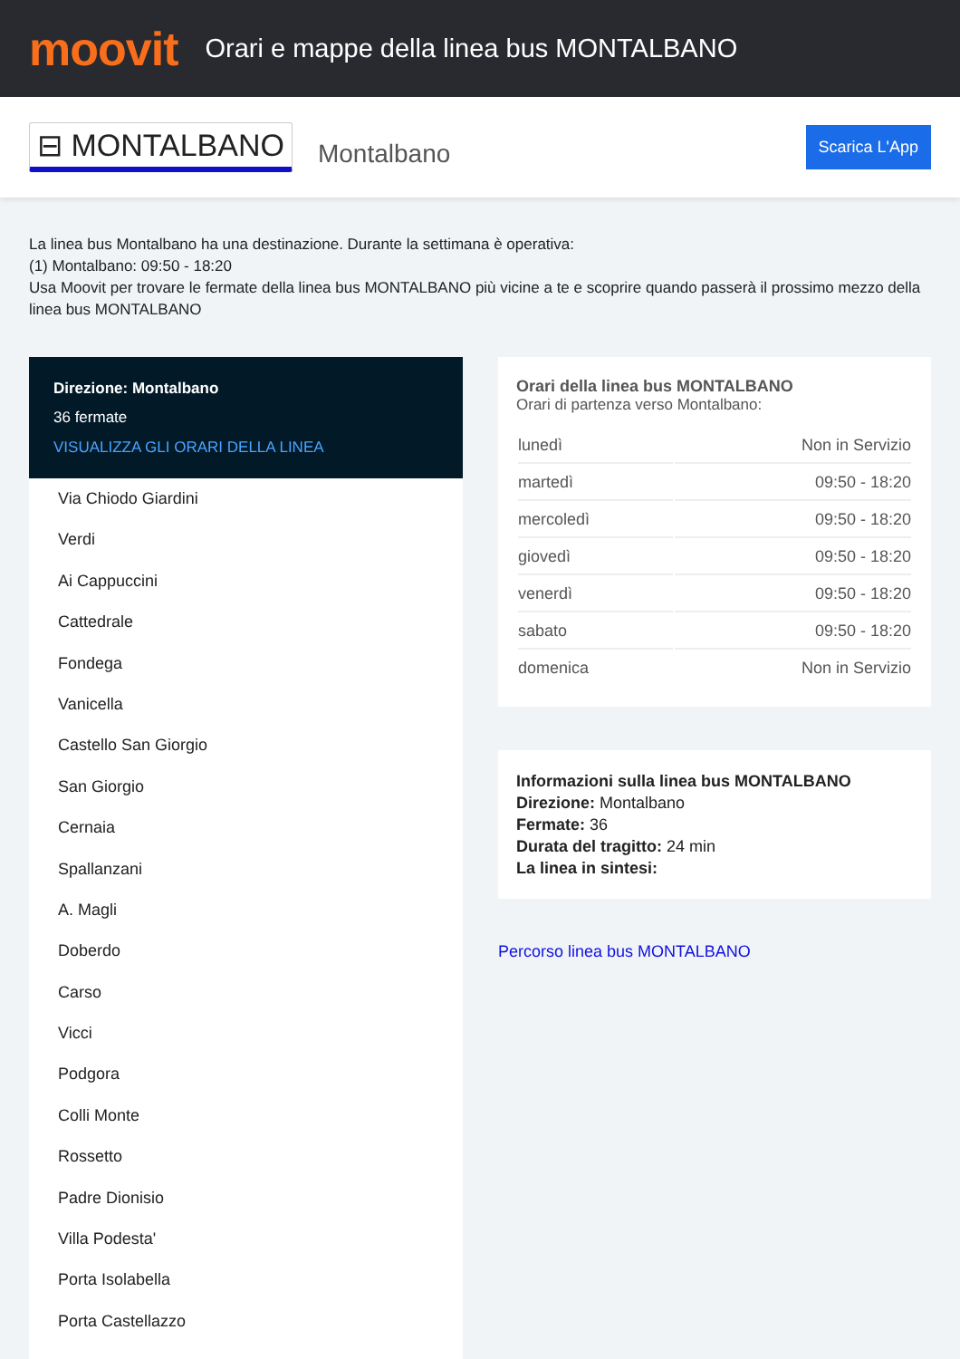moovit
Orari e mappe della linea bus MONTALBANO
⊟ MONTALBANO Montalbano Scarica L'App
La linea bus Montalbano ha una destinazione. Durante la settimana è operativa:
(1) Montalbano: 09:50 - 18:20
Usa Moovit per trovare le fermate della linea bus MONTALBANO più vicine a te e scoprire quando passerà il prossimo mezzo della linea bus MONTALBANO
Direzione: Montalbano
36 fermate
VISUALIZZA GLI ORARI DELLA LINEA
Via Chiodo Giardini
Verdi
Ai Cappuccini
Cattedrale
Fondega
Vanicella
Castello San Giorgio
San Giorgio
Cernaia
Spallanzani
A. Magli
Doberdo
Carso
Vicci
Podgora
Colli Monte
Rossetto
Padre Dionisio
Villa Podesta'
Porta Isolabella
Porta Castellazzo
Orari della linea bus MONTALBANO
Orari di partenza verso Montalbano:
| lunedì | Non in Servizio |
| martedì | 09:50 - 18:20 |
| mercoledì | 09:50 - 18:20 |
| giovedì | 09:50 - 18:20 |
| venerdì | 09:50 - 18:20 |
| sabato | 09:50 - 18:20 |
| domenica | Non in Servizio |
Informazioni sulla linea bus MONTALBANO
Direzione: Montalbano
Fermate: 36
Durata del tragitto: 24 min
La linea in sintesi:
Percorso linea bus MONTALBANO